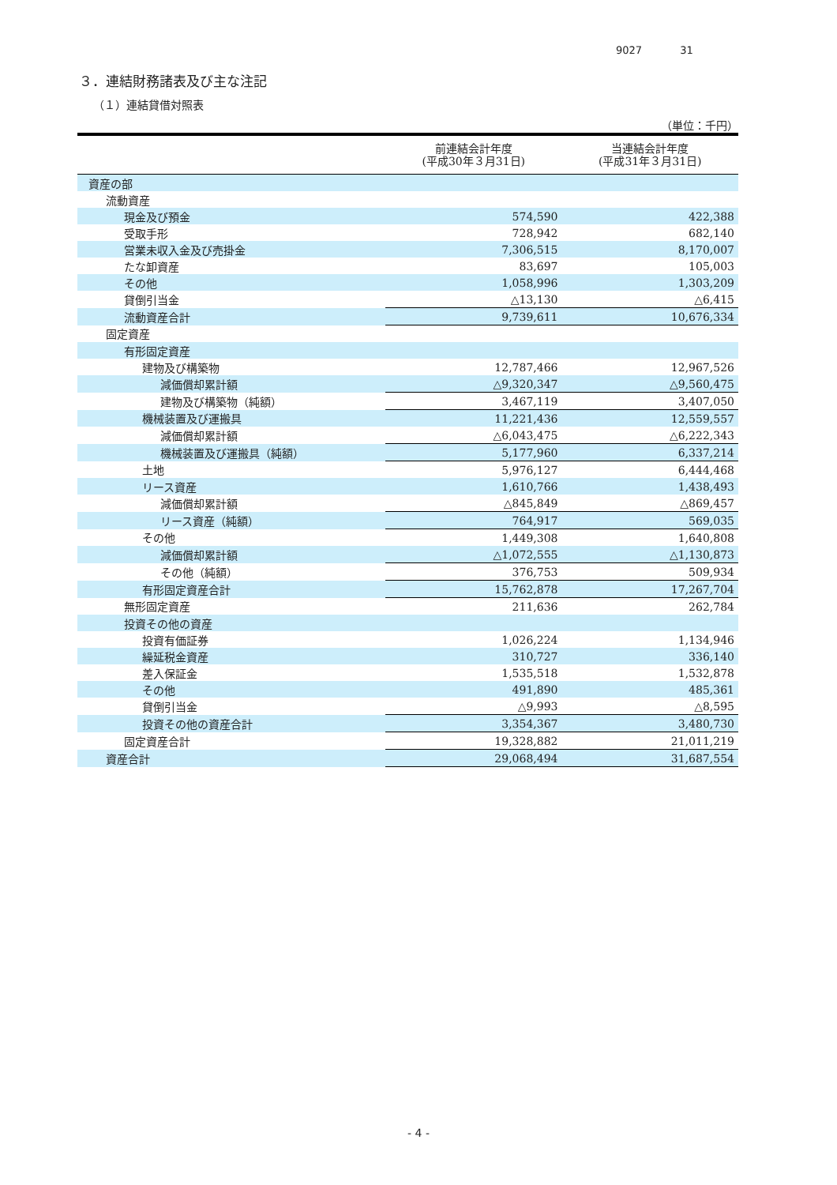9027 31
３．連結財務諸表及び主な注記
（１）連結貸借対照表
（単位：千円）
| | 前連結会計年度 (平成30年３月31日) | 当連結会計年度 (平成31年３月31日) |
| --- | --- | --- |
| 資産の部 | | |
| 流動資産 | | |
| 現金及び預金 | 574,590 | 422,388 |
| 受取手形 | 728,942 | 682,140 |
| 営業未収入金及び売掛金 | 7,306,515 | 8,170,007 |
| たな卸資産 | 83,697 | 105,003 |
| その他 | 1,058,996 | 1,303,209 |
| 貸倒引当金 | △13,130 | △6,415 |
| 流動資産合計 | 9,739,611 | 10,676,334 |
| 固定資産 | | |
| 有形固定資産 | | |
| 建物及び構築物 | 12,787,466 | 12,967,526 |
| 減価償却累計額 | △9,320,347 | △9,560,475 |
| 建物及び構築物（純額） | 3,467,119 | 3,407,050 |
| 機械装置及び運搬具 | 11,221,436 | 12,559,557 |
| 減価償却累計額 | △6,043,475 | △6,222,343 |
| 機械装置及び運搬具（純額） | 5,177,960 | 6,337,214 |
| 土地 | 5,976,127 | 6,444,468 |
| リース資産 | 1,610,766 | 1,438,493 |
| 減価償却累計額 | △845,849 | △869,457 |
| リース資産（純額） | 764,917 | 569,035 |
| その他 | 1,449,308 | 1,640,808 |
| 減価償却累計額 | △1,072,555 | △1,130,873 |
| その他（純額） | 376,753 | 509,934 |
| 有形固定資産合計 | 15,762,878 | 17,267,704 |
| 無形固定資産 | 211,636 | 262,784 |
| 投資その他の資産 | | |
| 投資有価証券 | 1,026,224 | 1,134,946 |
| 繰延税金資産 | 310,727 | 336,140 |
| 差入保証金 | 1,535,518 | 1,532,878 |
| その他 | 491,890 | 485,361 |
| 貸倒引当金 | △9,993 | △8,595 |
| 投資その他の資産合計 | 3,354,367 | 3,480,730 |
| 固定資産合計 | 19,328,882 | 21,011,219 |
| 資産合計 | 29,068,494 | 31,687,554 |
- 4 -